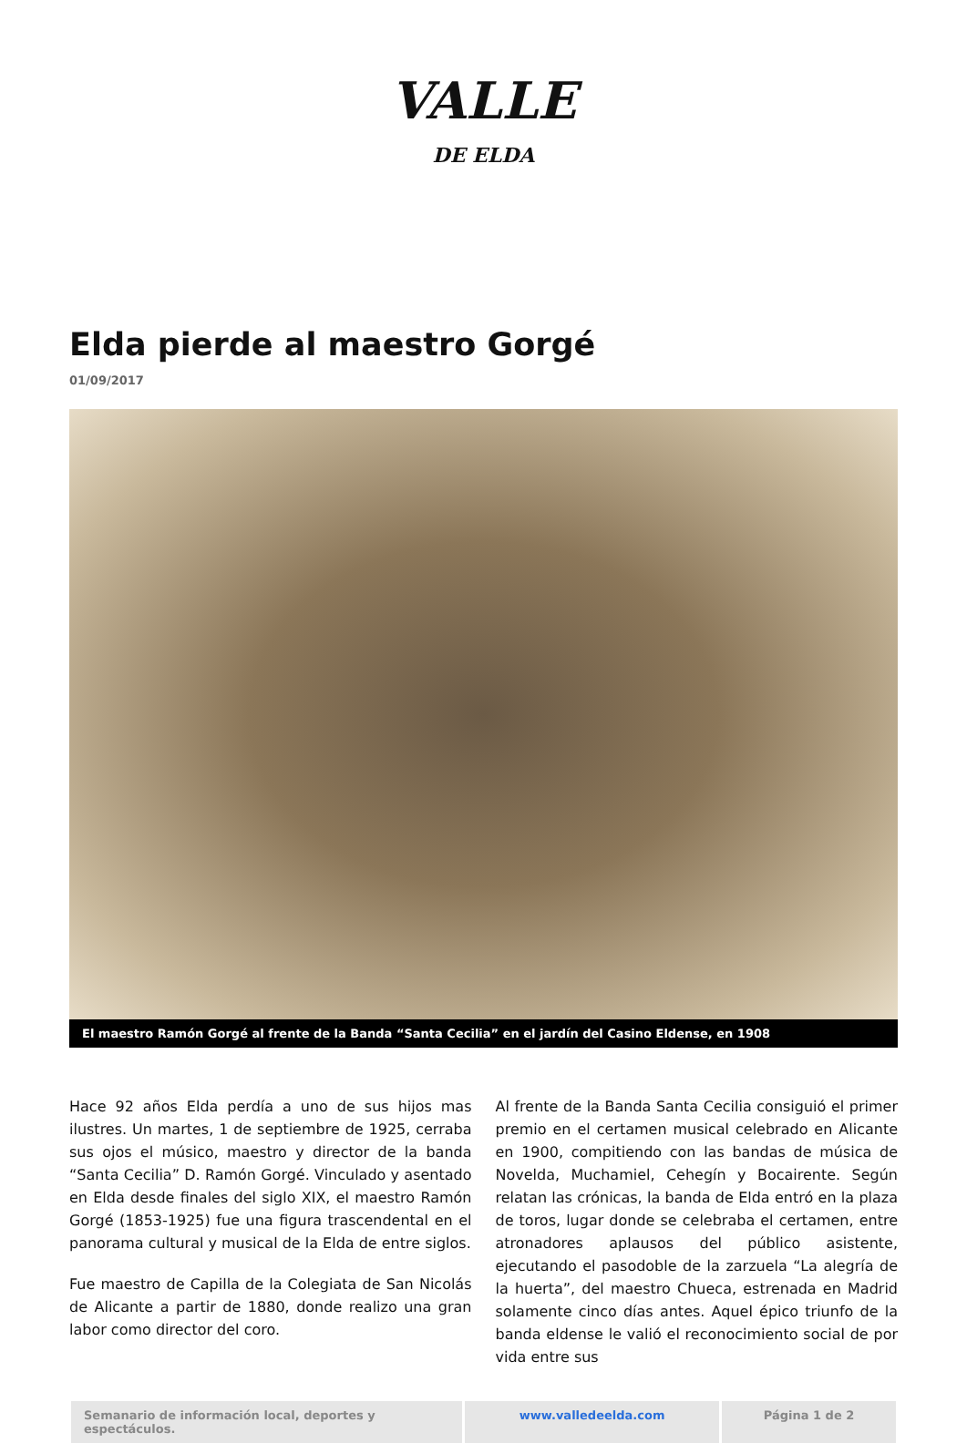VALLE DE ELDA
Elda pierde al maestro Gorgé
01/09/2017
El maestro Ramón Gorgé al frente de la Banda “Santa Cecilia” en el jardín del Casino Eldense, en 1908
Hace 92 años Elda perdía a uno de sus hijos mas ilustres. Un martes, 1 de septiembre de 1925, cerraba sus ojos el músico, maestro y director de la banda “Santa Cecilia” D. Ramón Gorgé. Vinculado y asentado en Elda desde finales del siglo XIX, el maestro Ramón Gorgé (1853-1925) fue una figura trascendental en el panorama cultural y musical de la Elda de entre siglos.
Fue maestro de Capilla de la Colegiata de San Nicolás de Alicante a partir de 1880, donde realizo una gran labor como director del coro.
Al frente de la Banda Santa Cecilia consiguió el primer premio en el certamen musical celebrado en Alicante en 1900, compitiendo con las bandas de música de Novelda, Muchamiel, Cehegín y Bocairente. Según relatan las crónicas, la banda de Elda entró en la plaza de toros, lugar donde se celebraba el certamen, entre atronadores aplausos del público asistente, ejecutando el pasodoble de la zarzuela “La alegría de la huerta”, del maestro Chueca, estrenada en Madrid solamente cinco días antes. Aquel épico triunfo de la banda eldense le valió el reconocimiento social de por vida entre sus
Semanario de información local, deportes y espectáculos.
www.valledeelda.com Página 1 de 2